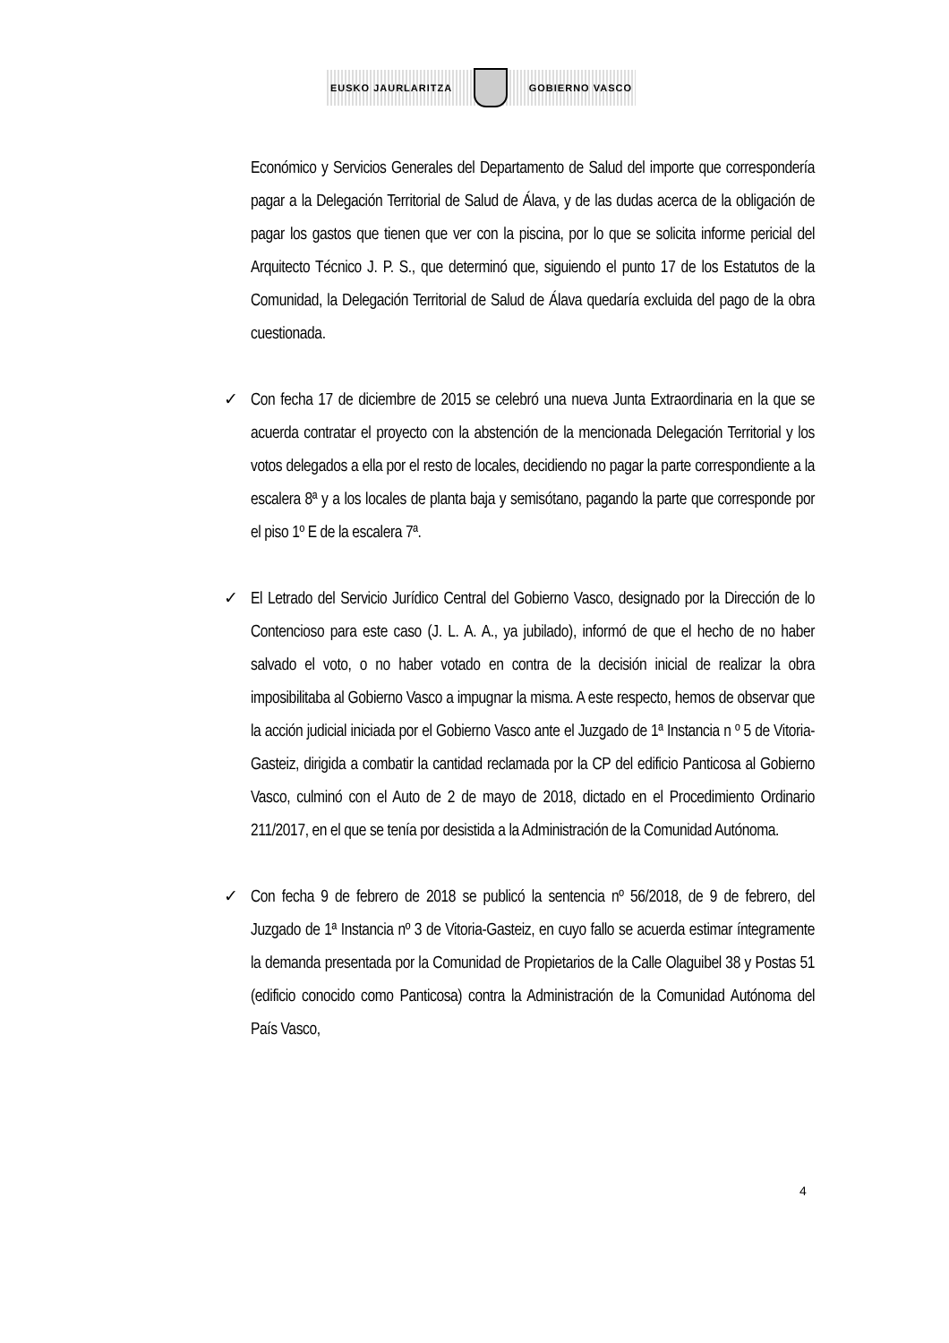EUSKO JAURLARITZA GOBIERNO VASCO
Económico y Servicios Generales del Departamento de Salud del importe que correspondería pagar a la Delegación Territorial de Salud de Álava, y de las dudas acerca de la obligación de pagar los gastos que tienen que ver con la piscina, por lo que se solicita informe pericial del Arquitecto Técnico J. P. S., que determinó que, siguiendo el punto 17 de los Estatutos de la Comunidad, la Delegación Territorial de Salud de Álava quedaría excluida del pago de la obra cuestionada.
✓ Con fecha 17 de diciembre de 2015 se celebró una nueva Junta Extraordinaria en la que se acuerda contratar el proyecto con la abstención de la mencionada Delegación Territorial y los votos delegados a ella por el resto de locales, decidiendo no pagar la parte correspondiente a la escalera 8ª y a los locales de planta baja y semisótano, pagando la parte que corresponde por el piso 1º E de la escalera 7ª.
✓ El Letrado del Servicio Jurídico Central del Gobierno Vasco, designado por la Dirección de lo Contencioso para este caso (J. L. A. A., ya jubilado), informó de que el hecho de no haber salvado el voto, o no haber votado en contra de la decisión inicial de realizar la obra imposibilitaba al Gobierno Vasco a impugnar la misma. A este respecto, hemos de observar que la acción judicial iniciada por el Gobierno Vasco ante el Juzgado de 1ª Instancia n º 5 de Vitoria-Gasteiz, dirigida a combatir la cantidad reclamada por la CP del edificio Panticosa al Gobierno Vasco, culminó con el Auto de 2 de mayo de 2018, dictado en el Procedimiento Ordinario 211/2017, en el que se tenía por desistida a la Administración de la Comunidad Autónoma.
✓ Con fecha 9 de febrero de 2018 se publicó la sentencia nº 56/2018, de 9 de febrero, del Juzgado de 1ª Instancia nº 3 de Vitoria-Gasteiz, en cuyo fallo se acuerda estimar íntegramente la demanda presentada por la Comunidad de Propietarios de la Calle Olaguibel 38 y Postas 51 (edificio conocido como Panticosa) contra la Administración de la Comunidad Autónoma del País Vasco,
4